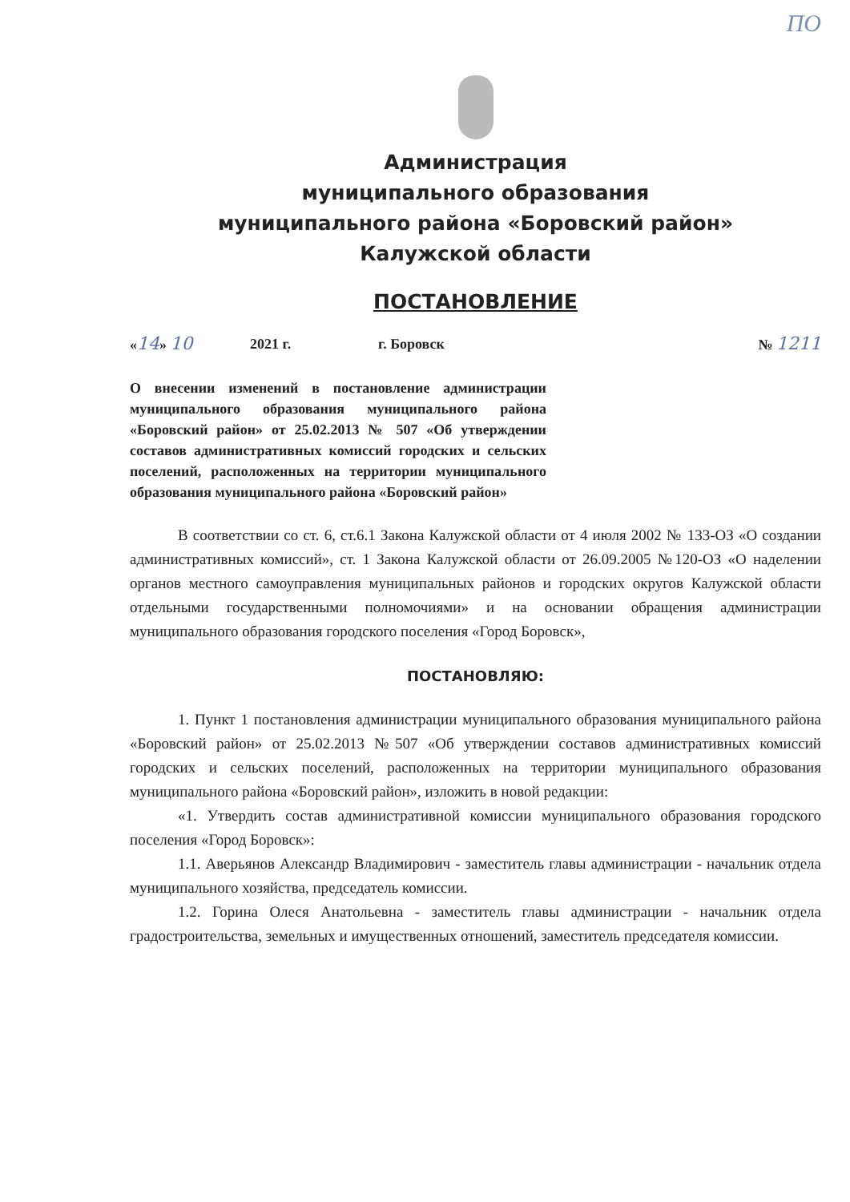ПО
Администрация
муниципального образования
муниципального района «Боровский район»
Калужской области
ПОСТАНОВЛЕНИЕ
«14» 10 2021 г. г. Боровск № 1211
О внесении изменений в постановление администрации муниципального образования муниципального района «Боровский район» от 25.02.2013 № 507 «Об утверждении составов административных комиссий городских и сельских поселений, расположенных на территории муниципального образования муниципального района «Боровский район»
В соответствии со ст. 6, ст.6.1 Закона Калужской области от 4 июля 2002 № 133-ОЗ «О создании административных комиссий», ст. 1 Закона Калужской области от 26.09.2005 №120-ОЗ «О наделении органов местного самоуправления муниципальных районов и городских округов Калужской области отдельными государственными полномочиями» и на основании обращения администрации муниципального образования городского поселения «Город Боровск»,
ПОСТАНОВЛЯЮ:
1. Пункт 1 постановления администрации муниципального образования муниципального района «Боровский район» от 25.02.2013 №507 «Об утверждении составов административных комиссий городских и сельских поселений, расположенных на территории муниципального образования муниципального района «Боровский район», изложить в новой редакции:
«1. Утвердить состав административной комиссии муниципального образования городского поселения «Город Боровск»:
1.1. Аверьянов Александр Владимирович - заместитель главы администрации - начальник отдела муниципального хозяйства, председатель комиссии.
1.2. Горина Олеся Анатольевна - заместитель главы администрации - начальник отдела градостроительства, земельных и имущественных отношений, заместитель председателя комиссии.